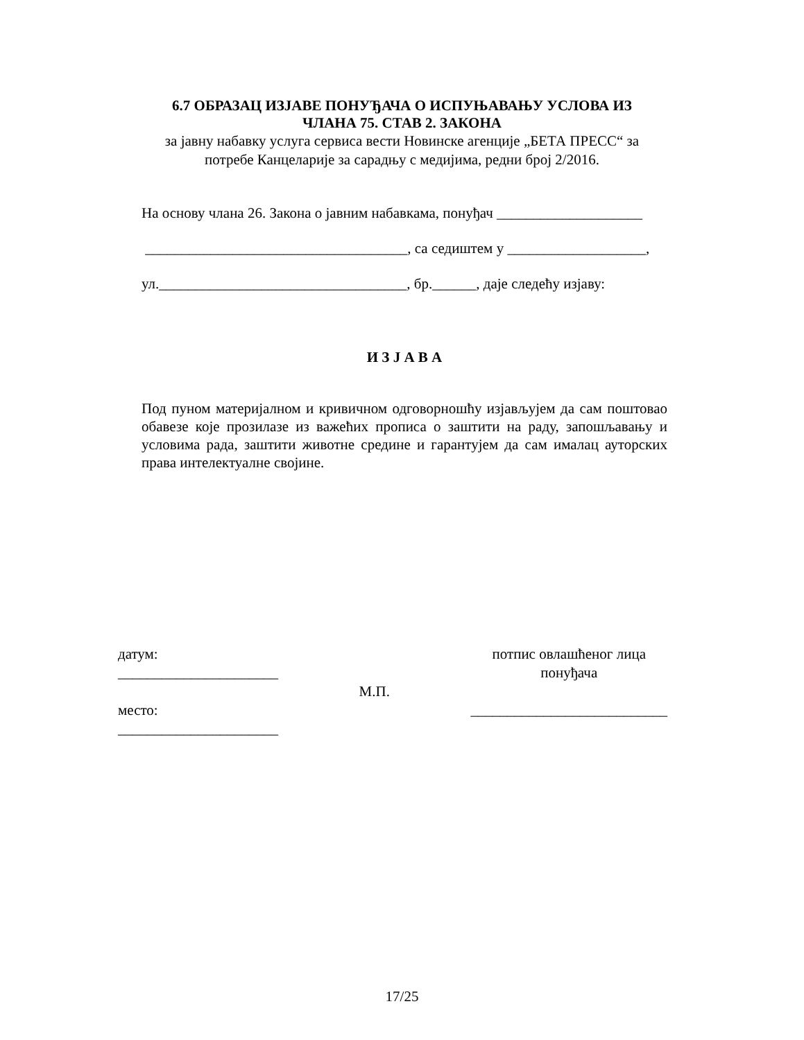6.7 ОБРАЗАЦ ИЗЈАВЕ ПОНУЂАЧА О ИСПУЊАВАЊУ УСЛОВА ИЗ
ЧЛАНА 75. СТАВ 2. ЗАКОНА
за јавну набавку услуга сервиса вести Новинске агенције „БЕТА ПРЕСС“ за
потребе Канцеларије за сарадњу с медијима, редни број 2/2016.
На основу члана 26. Закона о јавним набавкама, понуђач ____________________
____________________________________, са седиштем у ___________________,
ул.__________________________________, бр.______, даје следећу изјаву:
И З Ј А В А
Под пуном материјалном и кривичном одговорношћу изјављујем да сам поштовао обавезе које прозилазе из важећих прописа о заштити на раду, запошљавању и условима рада, заштити животне средине и гарантујем да сам ималац ауторских права интелектуалне својине.
датум:
______________________
место:
______________________
М.П.
потпис овлашћеног лица
понуђача
___________________________
17/25